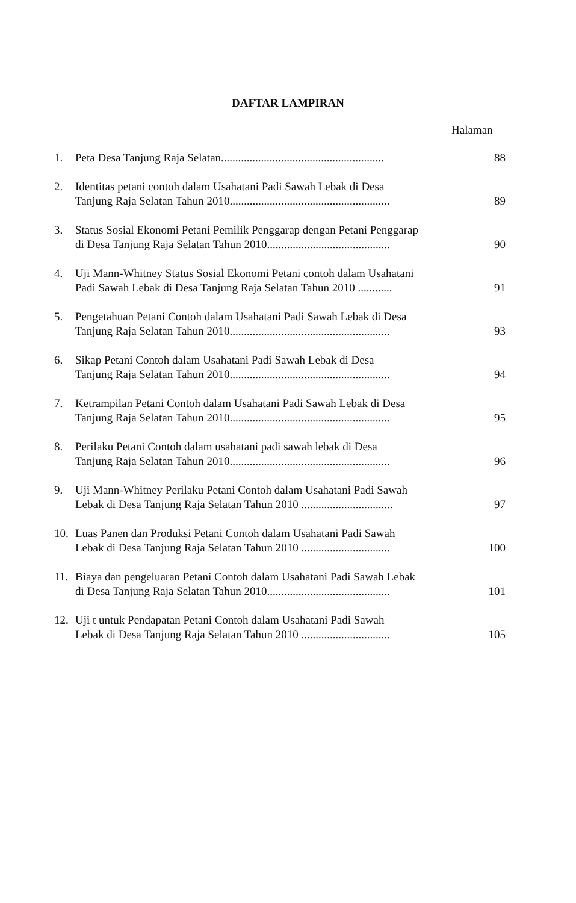DAFTAR LAMPIRAN
Halaman
| 1. | Peta Desa Tanjung Raja Selatan......................................................... | 88 |
| 2. | Identitas petani contoh dalam Usahatani Padi Sawah Lebak di Desa Tanjung Raja Selatan Tahun 2010........................................................ | 89 |
| 3. | Status Sosial Ekonomi Petani Pemilik Penggarap dengan Petani Penggarap di Desa Tanjung Raja Selatan Tahun 2010........................................... | 90 |
| 4. | Uji Mann-Whitney Status Sosial Ekonomi Petani contoh dalam Usahatani Padi Sawah Lebak di Desa Tanjung Raja Selatan Tahun 2010 ............ | 91 |
| 5. | Pengetahuan Petani Contoh dalam Usahatani Padi Sawah Lebak di Desa Tanjung Raja Selatan Tahun 2010........................................................ | 93 |
| 6. | Sikap Petani Contoh dalam Usahatani Padi Sawah Lebak di Desa Tanjung Raja Selatan Tahun 2010........................................................ | 94 |
| 7. | Ketrampilan Petani Contoh dalam Usahatani Padi Sawah Lebak di Desa Tanjung Raja Selatan Tahun 2010........................................................ | 95 |
| 8. | Perilaku Petani Contoh dalam usahatani padi sawah lebak di Desa Tanjung Raja Selatan Tahun 2010........................................................ | 96 |
| 9. | Uji Mann-Whitney Perilaku Petani Contoh dalam Usahatani Padi Sawah Lebak di Desa Tanjung Raja Selatan Tahun 2010 ................................ | 97 |
| 10. | Luas Panen dan Produksi Petani Contoh dalam Usahatani Padi Sawah Lebak di Desa Tanjung Raja Selatan Tahun 2010 ............................... | 100 |
| 11. | Biaya dan pengeluaran Petani Contoh dalam Usahatani Padi Sawah Lebak di Desa Tanjung Raja Selatan Tahun 2010........................................... | 101 |
| 12. | Uji t untuk Pendapatan Petani Contoh dalam Usahatani Padi Sawah Lebak di Desa Tanjung Raja Selatan Tahun 2010 ............................... | 105 |